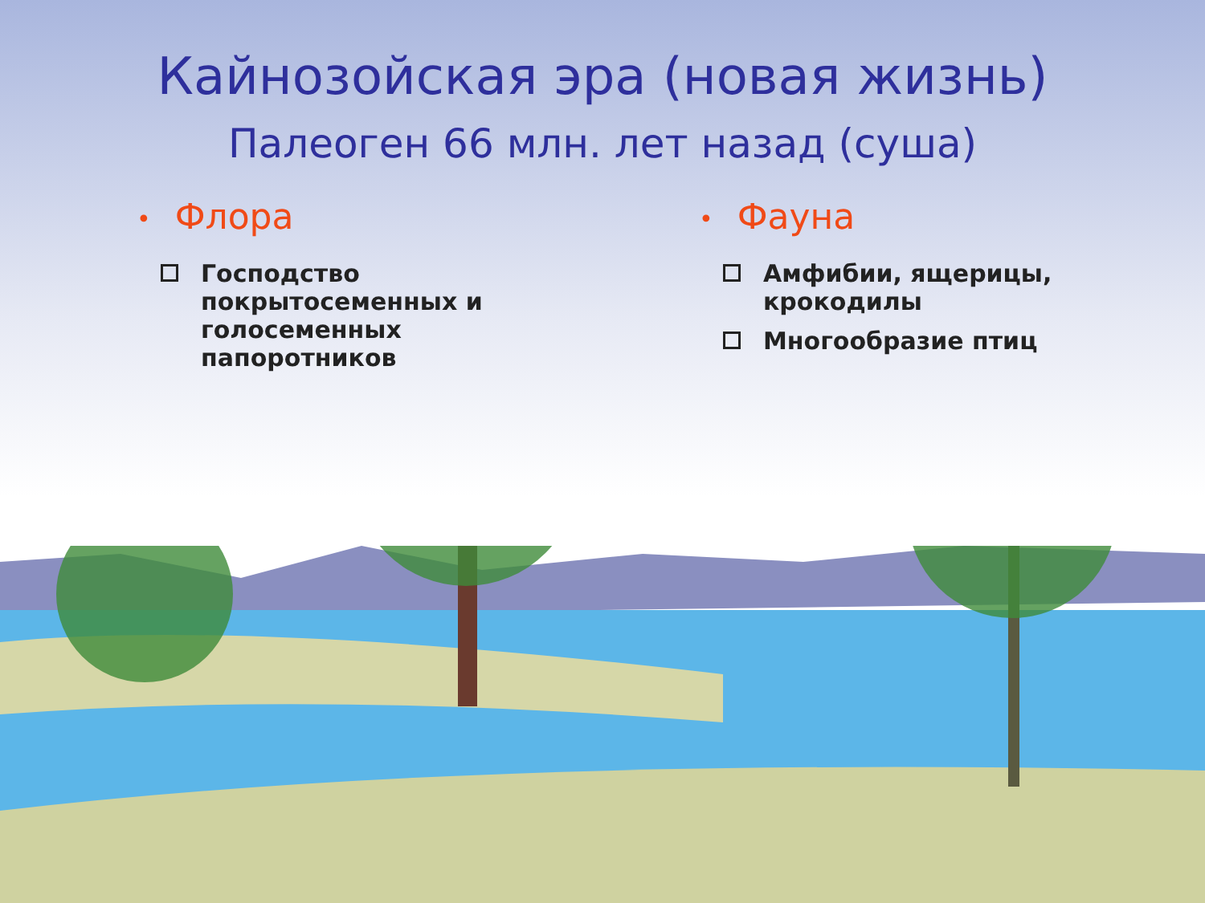Кайнозойская эра (новая жизнь)
Палеоген 66 млн. лет назад (суша)
• Флора
Господство покрытосеменных и голосеменных папоротников
• Фауна
Амфибии, ящерицы, крокодилы
Многообразие птиц